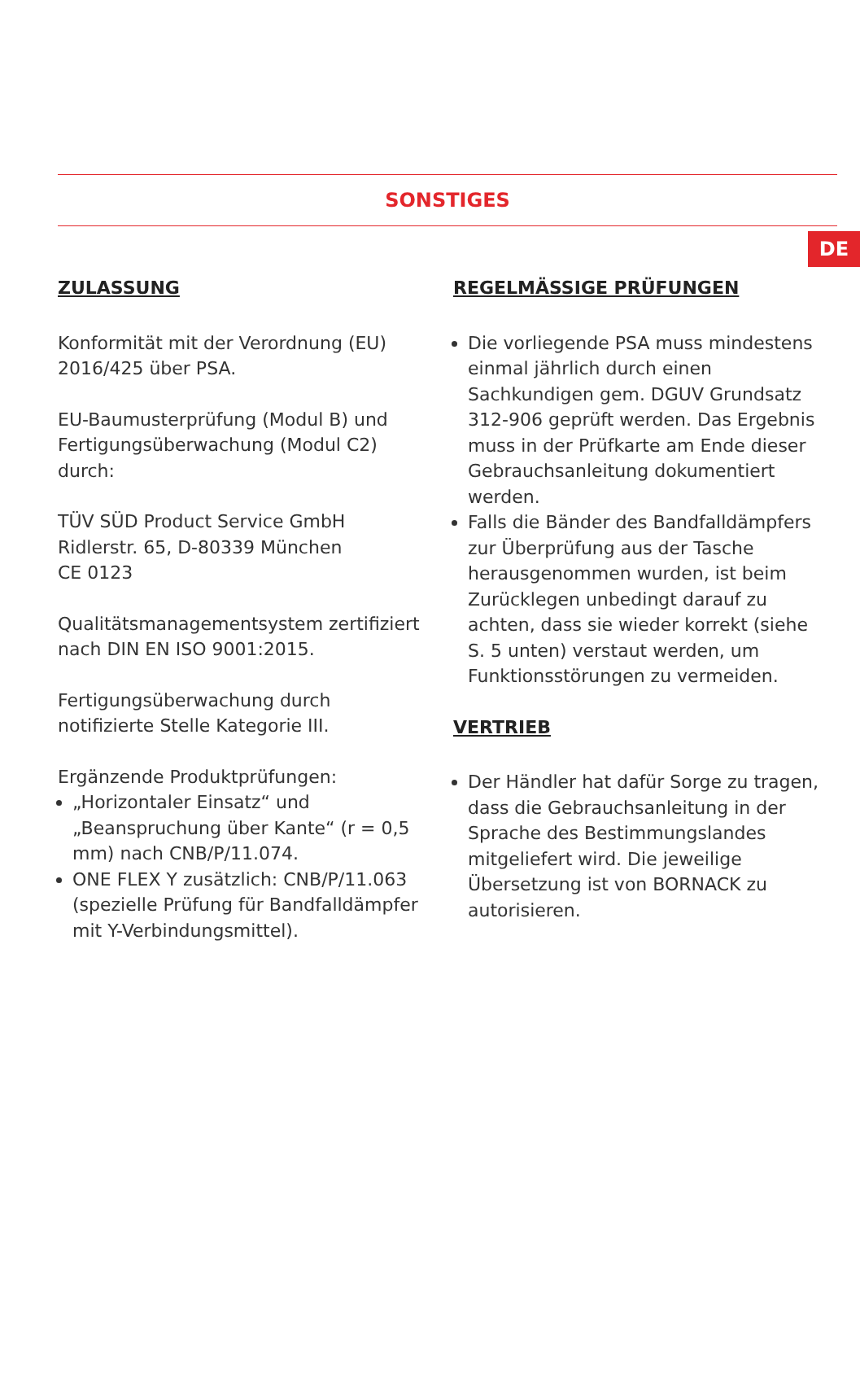DE
SONSTIGES
ZULASSUNG
Konformität mit der Verordnung (EU) 2016/425 über PSA.
EU-Baumusterprüfung (Modul B) und Fertigungsüberwachung (Modul C2) durch:
TÜV SÜD Product Service GmbH
Ridlerstr. 65, D-80339 München
CE 0123
Qualitätsmanagementsystem zertifiziert nach DIN EN ISO 9001:2015.
Fertigungsüberwachung durch notifizierte Stelle Kategorie III.
Ergänzende Produktprüfungen:
„Horizontaler Einsatz“ und „Beanspruchung über Kante“ (r = 0,5 mm) nach CNB/P/11.074.
ONE FLEX Y zusätzlich: CNB/P/11.063 (spezielle Prüfung für Bandfalldämpfer mit Y-Verbindungsmittel).
REGELMÄSSIGE PRÜFUNGEN
Die vorliegende PSA muss mindestens einmal jährlich durch einen Sachkundigen gem. DGUV Grundsatz 312-906 geprüft werden. Das Ergebnis muss in der Prüfkarte am Ende dieser Gebrauchsanleitung dokumentiert werden.
Falls die Bänder des Bandfalldämpfers zur Überprüfung aus der Tasche herausgenommen wurden, ist beim Zurücklegen unbedingt darauf zu achten, dass sie wieder korrekt (siehe S. 5 unten) verstaut werden, um Funktionsstörungen zu vermeiden.
VERTRIEB
Der Händler hat dafür Sorge zu tragen, dass die Gebrauchsanleitung in der Sprache des Bestimmungslandes mitgeliefert wird. Die jeweilige Übersetzung ist von BORNACK zu autorisieren.